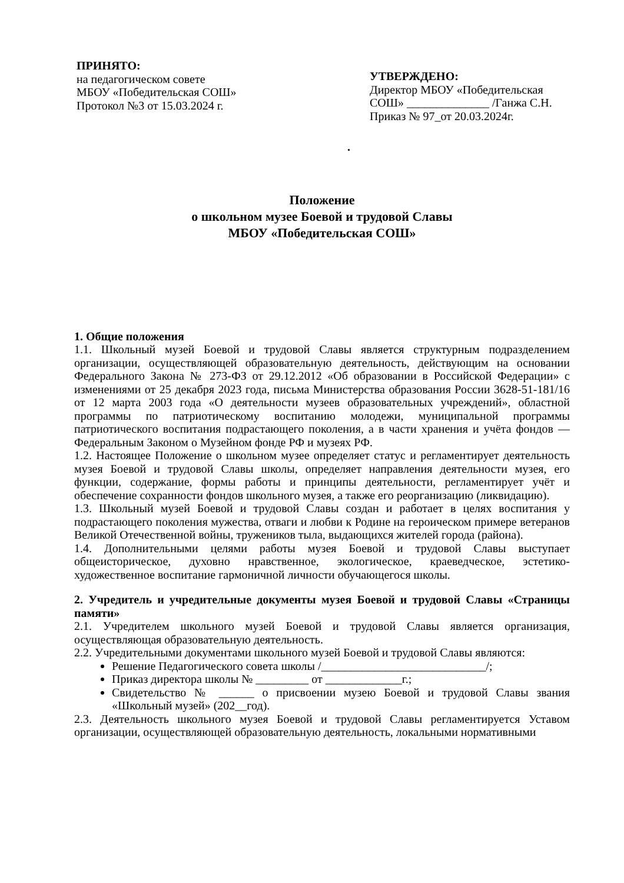ПРИНЯТО:
на педагогическом совете
МБОУ «Победительская СОШ»
Протокол №3 от 15.03.2024 г.
УТВЕРЖДЕНО:
Директор МБОУ «Победительская СОШ» ______________ /Ганжа С.Н.
Приказ № 97_от 20.03.2024г.
.
Положение
о школьном музее Боевой и трудовой Славы
МБОУ «Победительская СОШ»
1. Общие положения
1.1. Школьный музей Боевой и трудовой Славы является структурным подразделением организации, осуществляющей образовательную деятельность, действующим на основании Федерального Закона № 273-ФЗ от 29.12.2012 «Об образовании в Российской Федерации» с изменениями от 25 декабря 2023 года, письма Министерства образования России 3628-51-181/16 от 12 марта 2003 года «О деятельности музеев образовательных учреждений», областной программы по патриотическому воспитанию молодежи, муниципальной программы патриотического воспитания подрастающего поколения, а в части хранения и учёта фондов — Федеральным Законом о Музейном фонде РФ и музеях РФ.
1.2. Настоящее Положение о школьном музее определяет статус и регламентирует деятельность музея Боевой и трудовой Славы школы, определяет направления деятельности музея, его функции, содержание, формы работы и принципы деятельности, регламентирует учёт и обеспечение сохранности фондов школьного музея, а также его реорганизацию (ликвидацию).
1.3. Школьный музей Боевой и трудовой Славы создан и работает в целях воспитания у подрастающего поколения мужества, отваги и любви к Родине на героическом примере ветеранов Великой Отечественной войны, тружеников тыла, выдающихся жителей города (района).
1.4. Дополнительными целями работы музея Боевой и трудовой Славы выступает общеисторическое, духовно нравственное, экологическое, краеведческое, эстетико-художественное воспитание гармоничной личности обучающегося школы.
2. Учредитель и учредительные документы музея Боевой и трудовой Славы «Страницы памяти»
2.1. Учредителем школьного музей Боевой и трудовой Славы является организация, осуществляющая образовательную деятельность.
2.2. Учредительными документами школьного музей Боевой и трудовой Славы являются:
Решение Педагогического совета школы /____________________________/;
Приказ директора школы № _________ от _____________г.;
Свидетельство № ______ о присвоении музею Боевой и трудовой Славы звания «Школьный музей» (202__год).
2.3. Деятельность школьного музея Боевой и трудовой Славы регламентируется Уставом организации, осуществляющей образовательную деятельность, локальными нормативными